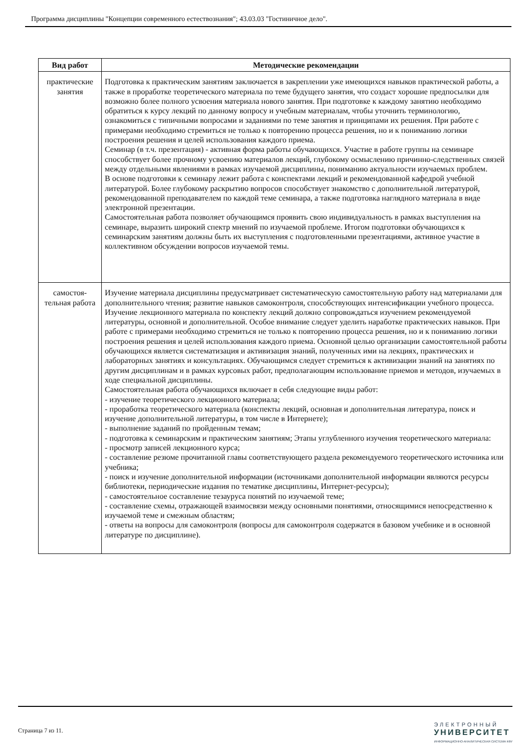Программа дисциплины "Концепции современного естествознания"; 43.03.03 "Гостиничное дело".
| Вид работ | Методические рекомендации |
| --- | --- |
| практические занятия | Подготовка к практическим занятиям заключается в закреплении уже имеющихся навыков практической работы, а также в проработке теоретического материала по теме будущего занятия, что создаст хорошие предпосылки для возможно более полного усвоения материала нового занятия. При подготовке к каждому занятию необходимо обратиться к курсу лекций по данному вопросу и учебным материалам, чтобы уточнить терминологию, ознакомиться с типичными вопросами и заданиями по теме занятия и принципами их решения. При работе с примерами необходимо стремиться не только к повторению процесса решения, но и к пониманию логики построения решения и целей использования каждого приема. Семинар (в т.ч. презентация) - активная форма работы обучающихся. Участие в работе группы на семинаре способствует более прочному усвоению материалов лекций, глубокому осмыслению причинно-следственных связей между отдельными явлениями в рамках изучаемой дисциплины, пониманию актуальности изучаемых проблем. В основе подготовки к семинару лежит работа с конспектами лекций и рекомендованной кафедрой учебной литературой. Более глубокому раскрытию вопросов способствует знакомство с дополнительной литературой, рекомендованной преподавателем по каждой теме семинара, а также подготовка наглядного материала в виде электронной презентации. Самостоятельная работа позволяет обучающимся проявить свою индивидуальность в рамках выступления на семинаре, выразить широкий спектр мнений по изучаемой проблеме. Итогом подготовки обучающихся к семинарским занятиям должны быть их выступления с подготовленными презентациями, активное участие в коллективном обсуждении вопросов изучаемой темы. |
| самостоя-тельная работа | Изучение материала дисциплины предусматривает систематическую самостоятельную работу над материалами для дополнительного чтения; развитие навыков самоконтроля, способствующих интенсификации учебного процесса. Изучение лекционного материала по конспекту лекций должно сопровождаться изучением рекомендуемой литературы, основной и дополнительной. Особое внимание следует уделить наработке практических навыков. При работе с примерами необходимо стремиться не только к повторению процесса решения, но и к пониманию логики построения решения и целей использования каждого приема. Основной целью организации самостоятельной работы обучающихся является систематизация и активизация знаний, полученных ими на лекциях, практических и лабораторных занятиях и консультациях. Обучающимся следует стремиться к активизации знаний на занятиях по другим дисциплинам и в рамках курсовых работ, предполагающим использование приемов и методов, изучаемых в ходе специальной дисциплины. Самостоятельная работа обучающихся включает в себя следующие виды работ: - изучение теоретического лекционного материала; - проработка теоретического материала (конспекты лекций, основная и дополнительная литература, поиск и изучение дополнительной литературы, в том числе в Интернете); - выполнение заданий по пройденным темам; - подготовка к семинарским и практическим занятиям; Этапы углубленного изучения теоретического материала: - просмотр записей лекционного курса; - составление резюме прочитанной главы соответствующего раздела рекомендуемого теоретического источника или учебника; - поиск и изучение дополнительной информации (источниками дополнительной информации являются ресурсы библиотеки, периодические издания по тематике дисциплины, Интернет-ресурсы); - самостоятельное составление тезауруса понятий по изучаемой теме; - составление схемы, отражающей взаимосвязи между основными понятиями, относящимися непосредственно к изучаемой теме и смежным областям; - ответы на вопросы для самоконтроля (вопросы для самоконтроля содержатся в базовом учебнике и в основной литературе по дисциплине). |
Страница 7 из 11.
ЭЛЕКТРОННЫЙ
УНИВЕРСИТЕТ
ИНФОРМАЦИОННО-АНАЛИТИЧЕСКАЯ СИСТЕМА КФУ